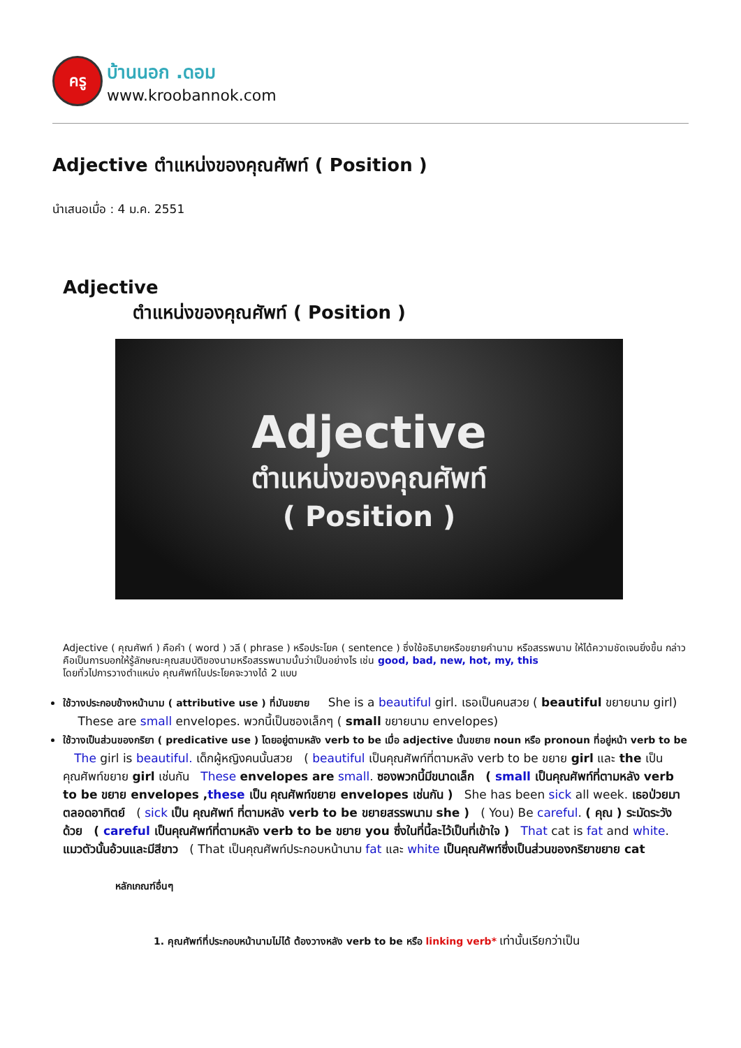ครู
บ้านนอก .ดอม
www.kroobannok.com
Adjective ตำแหน่งของคุณศัพท์ ( Position )
นำเสนอเมื่อ : 4 ม.ค. 2551
Adjective
ตำแหน่งของคุณศัพท์ ( Position )
Adjective
ตำแหน่งของคุณศัพท์
( Position )
Adjective ( คุณศัพท์ ) คือคำ ( word ) วลี ( phrase ) หรือประโยค ( sentence ) ซึ่งใช้อธิบายหรือขยายคำนาม หรือสรรพนาม ให้ได้ความชัดเจนยิ่งขึ้น กล่าวคือเป็นการบอกให้รู้ลักษณะคุณสมบัติของนามหรือสรรพนามนั้นว่าเป็นอย่างไร เช่น good, bad, new, hot, my, this
โดยทั่วไปการวางตำแหน่ง คุณศัพท์ในประโยคจะวางได้ 2 แบบ
ใช้วางประกอบข้างหน้านาม ( attributive use ) ที่มันขยาย She is a beautiful girl. เธอเป็นคนสวย ( beautiful ขยายนาม girl) These are small envelopes. พวกนี้เป็นซองเล็กๆ ( small ขยายนาม envelopes)
ใช้วางเป็นส่วนของกริยา ( predicative use ) โดยอยู่ตามหลัง verb to be เมื่อ adjective นั้นขยาย noun หรือ pronoun ที่อยู่หน้า verb to be The girl is beautiful. เด็กผู้หญิงคนนั้นสวย ( beautiful เป็นคุณศัพท์ที่ตามหลัง verb to be ขยาย girl และ the เป็นคุณศัพท์ขยาย girl เช่นกัน These envelopes are small. ซองพวกนี้มีขนาดเล็ก ( small เป็นคุณศัพท์ที่ตามหลัง verb to be ขยาย envelopes ,these เป็น คุณศัพท์ขยาย envelopes เช่นกัน ) She has been sick all week. เธอป่วยมาตลอดอาทิตย์ ( sick เป็น คุณศัพท์ ที่ตามหลัง verb to be ขยายสรรพนาม she ) ( You) Be careful. ( คุณ ) ระมัดระวังด้วย ( careful เป็นคุณศัพท์ที่ตามหลัง verb to be ขยาย you ซึ่งในที่นี้ละไว้เป็นที่เข้าใจ ) That cat is fat and white. แมวตัวนั้นอ้วนและมีสีขาว ( That เป็นคุณศัพท์ประกอบหน้านาม fat และ white เป็นคุณศัพท์ซึ่งเป็นส่วนของกริยาขยาย cat
หลักเกณฑ์อื่นๆ
1. คุณศัพท์ที่ประกอบหน้านามไม่ได้ ต้องวางหลัง verb to be หรือ linking verb* เท่านั้นเรียกว่าเป็น